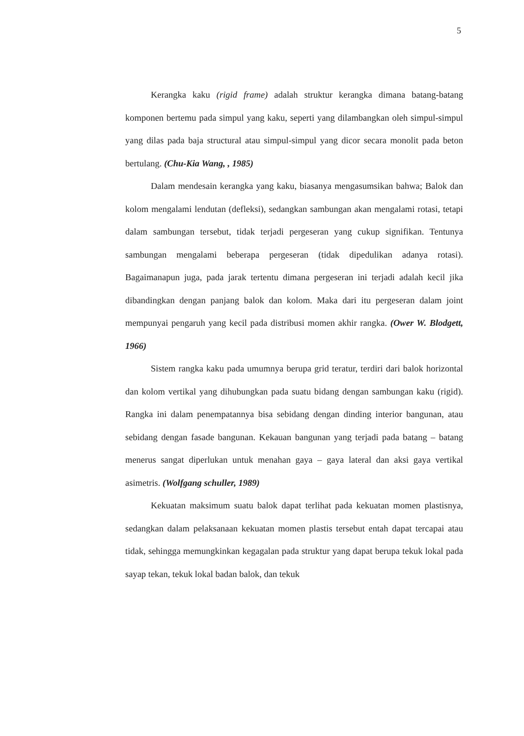5
Kerangka kaku (rigid frame) adalah struktur kerangka dimana batang-batang komponen bertemu pada simpul yang kaku, seperti yang dilambangkan oleh simpul-simpul yang dilas pada baja structural atau simpul-simpul yang dicor secara monolit pada beton bertulang. (Chu-Kia Wang, , 1985)
Dalam mendesain kerangka yang kaku, biasanya mengasumsikan bahwa; Balok dan kolom mengalami lendutan (defleksi), sedangkan sambungan akan mengalami rotasi, tetapi dalam sambungan tersebut, tidak terjadi pergeseran yang cukup signifikan. Tentunya sambungan mengalami beberapa pergeseran (tidak dipedulikan adanya rotasi). Bagaimanapun juga, pada jarak tertentu dimana pergeseran ini terjadi adalah kecil jika dibandingkan dengan panjang balok dan kolom. Maka dari itu pergeseran dalam joint mempunyai pengaruh yang kecil pada distribusi momen akhir rangka. (Ower W. Blodgett, 1966)
Sistem rangka kaku pada umumnya berupa grid teratur, terdiri dari balok horizontal dan kolom vertikal yang dihubungkan pada suatu bidang dengan sambungan kaku (rigid). Rangka ini dalam penempatannya bisa sebidang dengan dinding interior bangunan, atau sebidang dengan fasade bangunan. Kekauan bangunan yang terjadi pada batang – batang menerus sangat diperlukan untuk menahan gaya – gaya lateral dan aksi gaya vertikal asimetris. (Wolfgang schuller, 1989)
Kekuatan maksimum suatu balok dapat terlihat pada kekuatan momen plastisnya, sedangkan dalam pelaksanaan kekuatan momen plastis tersebut entah dapat tercapai atau tidak, sehingga memungkinkan kegagalan pada struktur yang dapat berupa tekuk lokal pada sayap tekan, tekuk lokal badan balok, dan tekuk